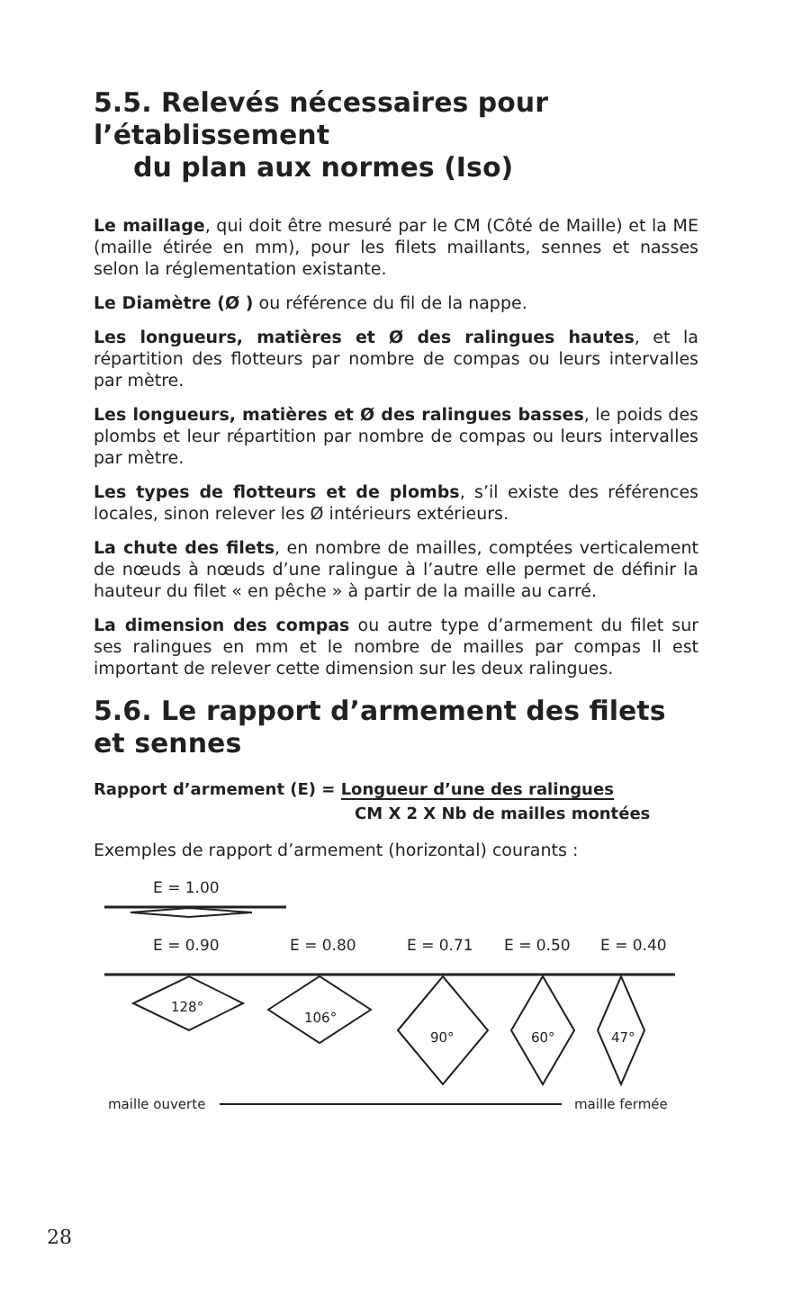5.5. Relevés nécessaires pour l’établissement
du plan aux normes (Iso)
Le maillage, qui doit être mesuré par le CM (Côté de Maille) et la ME (maille étirée en mm), pour les filets maillants, sennes et nasses selon la réglementation existante.
Le Diamètre (Ø ) ou référence du fil de la nappe.
Les longueurs, matières et Ø des ralingues hautes, et la répartition des flotteurs par nombre de compas ou leurs intervalles par mètre.
Les longueurs, matières et Ø des ralingues basses, le poids des plombs et leur répartition par nombre de compas ou leurs intervalles par mètre.
Les types de flotteurs et de plombs, s’il existe des références locales, sinon relever les Ø intérieurs extérieurs.
La chute des filets, en nombre de mailles, comptées verticalement de nœuds à nœuds d’une ralingue à l’autre elle permet de définir la hauteur du filet « en pêche » à partir de la maille au carré.
La dimension des compas ou autre type d’armement du filet sur ses ralingues en mm et le nombre de mailles par compas Il est important de relever cette dimension sur les deux ralingues.
5.6. Le rapport d’armement des filets et sennes
Rapport d’armement (E) = Longueur d’une des ralingues
CM X 2 X Nb de mailles montées
Exemples de rapport d’armement (horizontal) courants :
E = 1.00
E = 0.90
E = 0.80
E = 0.71
E = 0.50
E = 0.40
128°
106°
90°
60°
47°
maille ouverte
maille fermée
28